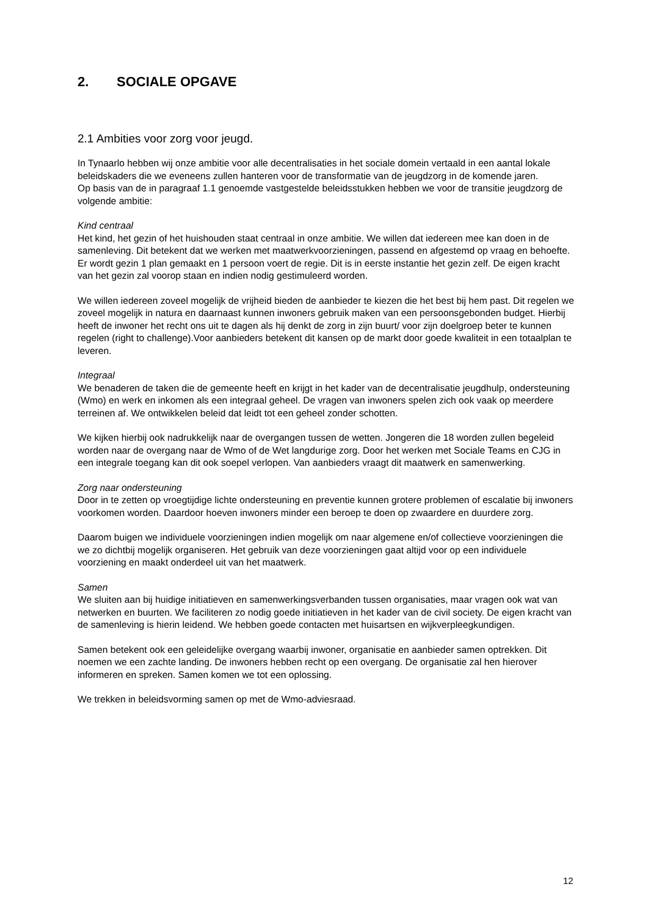2. SOCIALE OPGAVE
2.1 Ambities voor zorg voor jeugd.
In Tynaarlo hebben wij onze ambitie voor alle decentralisaties in het sociale domein vertaald in een aantal lokale beleidskaders die we eveneens zullen hanteren voor de transformatie van de jeugdzorg in de komende jaren.
Op basis van de in paragraaf 1.1 genoemde vastgestelde beleidsstukken hebben we voor de transitie jeugdzorg de volgende ambitie:
Kind centraal
Het kind, het gezin of het huishouden staat centraal in onze ambitie. We willen dat iedereen mee kan doen in de samenleving. Dit betekent dat we werken met maatwerkvoorzieningen, passend en afgestemd op vraag en behoefte. Er wordt gezin 1 plan gemaakt en 1 persoon voert de regie. Dit is in eerste instantie het gezin zelf. De eigen kracht van het gezin zal voorop staan en indien nodig gestimuleerd worden.
We willen iedereen zoveel mogelijk de vrijheid bieden de aanbieder te kiezen die het best bij hem past. Dit regelen we zoveel mogelijk in natura en daarnaast kunnen inwoners gebruik maken van een persoonsgebonden budget. Hierbij heeft de inwoner het recht ons uit te dagen als hij denkt de zorg in zijn buurt/ voor zijn doelgroep beter te kunnen regelen (right to challenge).Voor aanbieders betekent dit kansen op de markt door goede kwaliteit in een totaalplan te leveren.
Integraal
We benaderen de taken die de gemeente heeft en krijgt in het kader van de decentralisatie jeugdhulp, ondersteuning (Wmo) en werk en inkomen als een integraal geheel. De vragen van inwoners spelen zich ook vaak op meerdere terreinen af. We ontwikkelen beleid dat leidt tot een geheel zonder schotten.
We kijken hierbij ook nadrukkelijk naar de overgangen tussen de wetten. Jongeren die 18 worden zullen begeleid worden naar de overgang naar de Wmo of de Wet langdurige zorg. Door het werken met Sociale Teams en CJG in een integrale toegang kan dit ook soepel verlopen. Van aanbieders vraagt dit maatwerk en samenwerking.
Zorg naar ondersteuning
Door in te zetten op vroegtijdige lichte ondersteuning en preventie kunnen grotere problemen of escalatie bij inwoners voorkomen worden. Daardoor hoeven inwoners minder een beroep te doen op zwaardere en duurdere zorg.
Daarom buigen we individuele voorzieningen indien mogelijk om naar algemene en/of collectieve voorzieningen die we zo dichtbij mogelijk organiseren. Het gebruik van deze voorzieningen gaat altijd voor op een individuele voorziening en maakt onderdeel uit van het maatwerk.
Samen
We sluiten aan bij huidige initiatieven en samenwerkingsverbanden tussen organisaties, maar vragen ook wat van netwerken en buurten. We faciliteren zo nodig goede initiatieven in het kader van de civil society. De eigen kracht van de samenleving is hierin leidend. We hebben goede contacten met huisartsen en wijkverpleegkundigen.
Samen betekent ook een geleidelijke overgang waarbij inwoner, organisatie en aanbieder samen optrekken. Dit noemen we een zachte landing. De inwoners hebben recht op een overgang. De organisatie zal hen hierover informeren en spreken. Samen komen we tot een oplossing.
We trekken in beleidsvorming samen op met de Wmo-adviesraad.
12